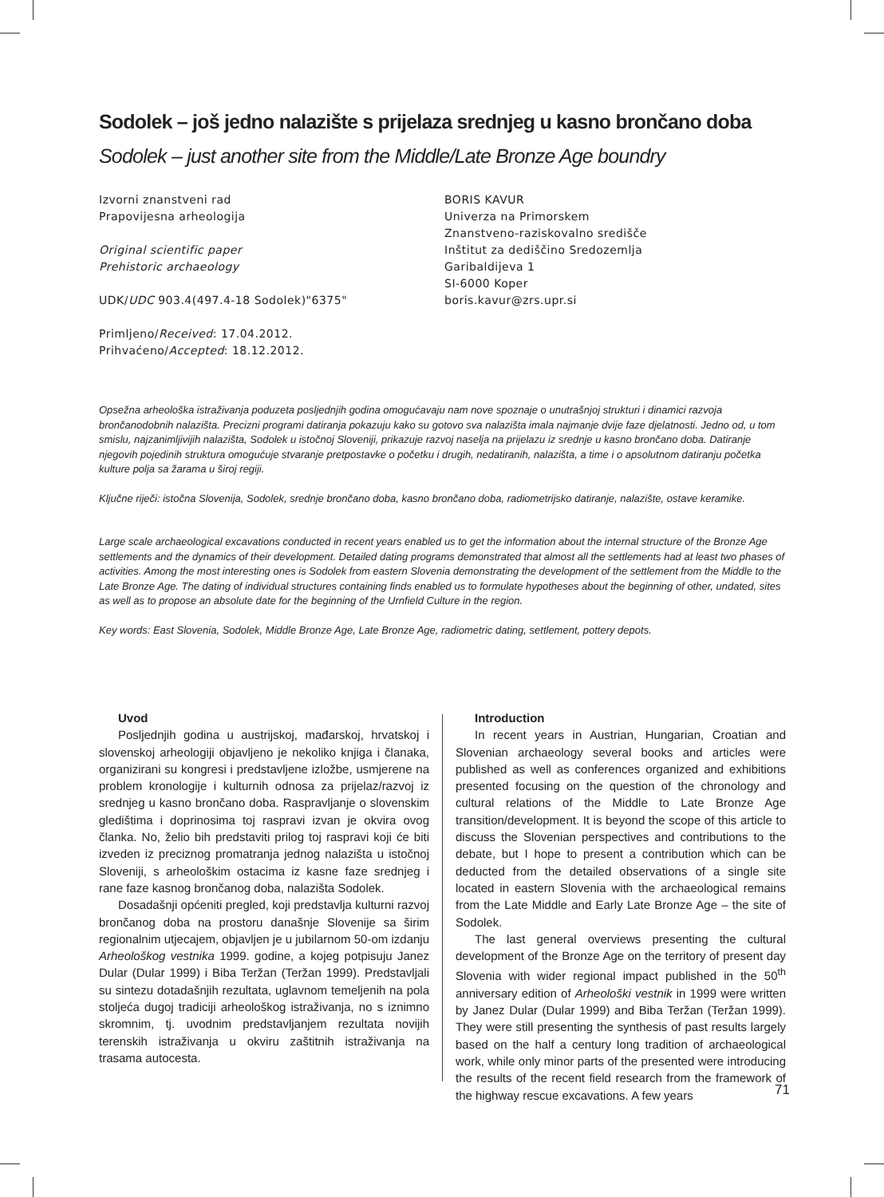Sodolek – još jedno nalazište s prijelaza srednjeg u kasno brončano doba
Sodolek – just another site from the Middle/Late Bronze Age boundry
Izvorni znanstveni rad
Prapovijesna arheologija
Original scientific paper
Prehistoric archaeology
UDK/UDC 903.4(497.4-18 Sodolek)"6375"
Primljeno/Received: 17.04.2012.
Prihvaćeno/Accepted: 18.12.2012.
BORIS KAVUR
Univerza na Primorskem
Znanstveno-raziskovalno središče
Inštitut za dediščino Sredozemlja
Garibaldijeva 1
SI-6000 Koper
boris.kavur@zrs.upr.si
Opsežna arheološka istraživanja poduzeta posljednjih godina omogućavaju nam nove spoznaje o unutrašnjoj strukturi i dinamici razvoja brončanodobnih nalazišta. Precizni programi datiranja pokazuju kako su gotovo sva nalazišta imala najmanje dvije faze djelatnosti. Jedno od, u tom smislu, najzanimljivijih nalazišta, Sodolek u istočnoj Sloveniji, prikazuje razvoj naselja na prijelazu iz srednje u kasno brončano doba. Datiranje njegovih pojedinih struktura omogućuje stvaranje pretpostavke o početku i drugih, nedatiranih, nalazišta, a time i o apsolutnom datiranju početka kulture polja sa žarama u široj regiji.
Ključne riječi: istočna Slovenija, Sodolek, srednje brončano doba, kasno brončano doba, radiometrijsko datiranje, nalazište, ostave keramike.
Large scale archaeological excavations conducted in recent years enabled us to get the information about the internal structure of the Bronze Age settlements and the dynamics of their development. Detailed dating programs demonstrated that almost all the settlements had at least two phases of activities. Among the most interesting ones is Sodolek from eastern Slovenia demonstrating the development of the settlement from the Middle to the Late Bronze Age. The dating of individual structures containing finds enabled us to formulate hypotheses about the beginning of other, undated, sites as well as to propose an absolute date for the beginning of the Urnfield Culture in the region.
Key words: East Slovenia, Sodolek, Middle Bronze Age, Late Bronze Age, radiometric dating, settlement, pottery depots.
Uvod
Posljednjih godina u austrijskoj, mađarskoj, hrvatskoj i slovenskoj arheologiji objavljeno je nekoliko knjiga i članaka, organizirani su kongresi i predstavljene izložbe, usmjerene na problem kronologije i kulturnih odnosa za prijelaz/razvoj iz srednjeg u kasno brončano doba. Raspravljanje o slovenskim gledištima i doprinosima toj raspravi izvan je okvira ovog članka. No, želio bih predstaviti prilog toj raspravi koji će biti izveden iz preciznog promatranja jednog nalazišta u istočnoj Sloveniji, s arheološkim ostacima iz kasne faze srednjeg i rane faze kasnog brončanog doba, nalazišta Sodolek.
Dosadašnji općeniti pregled, koji predstavlja kulturni razvoj brončanog doba na prostoru današnje Slovenije sa širim regionalnim utjecajem, objavljen je u jubilarnom 50-om izdanju Arheološkog vestnika 1999. godine, a kojeg potpisuju Janez Dular (Dular 1999) i Biba Teržan (Teržan 1999). Predstavljali su sintezu dotadašnjih rezultata, uglavnom temeljenih na pola stoljeća dugoj tradiciji arheološkog istraživanja, no s iznimno skromnim, tj. uvodnim predstavljanjem rezultata novijih terenskih istraživanja u okviru zaštitnih istraživanja na trasama autocesta.
Introduction
In recent years in Austrian, Hungarian, Croatian and Slovenian archaeology several books and articles were published as well as conferences organized and exhibitions presented focusing on the question of the chronology and cultural relations of the Middle to Late Bronze Age transition/development. It is beyond the scope of this article to discuss the Slovenian perspectives and contributions to the debate, but I hope to present a contribution which can be deducted from the detailed observations of a single site located in eastern Slovenia with the archaeological remains from the Late Middle and Early Late Bronze Age – the site of Sodolek.
The last general overviews presenting the cultural development of the Bronze Age on the territory of present day Slovenia with wider regional impact published in the 50<sup>th</sup> anniversary edition of Arheološki vestnik in 1999 were written by Janez Dular (Dular 1999) and Biba Teržan (Teržan 1999). They were still presenting the synthesis of past results largely based on the half a century long tradition of archaeological work, while only minor parts of the presented were introducing the results of the recent field research from the framework of the highway rescue excavations. A few years
71